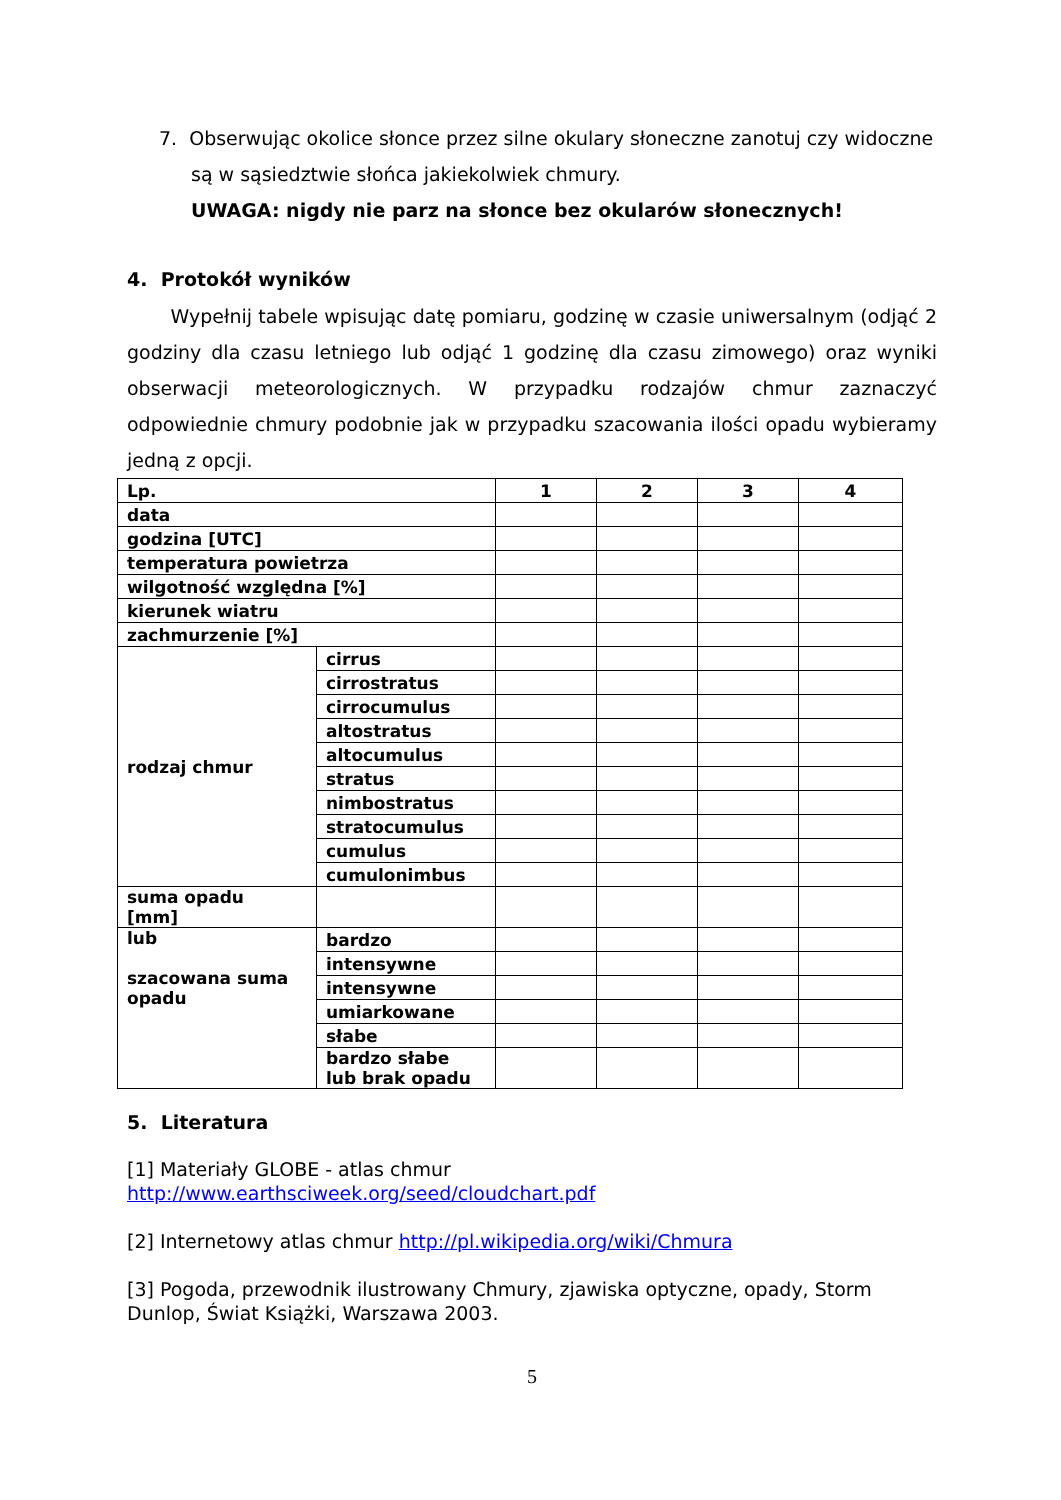7. Obserwując okolice słonce przez silne okulary słoneczne zanotuj czy widoczne są w sąsiedztwie słońca jakiekolwiek chmury.
UWAGA: nigdy nie parz na słonce bez okularów słonecznych!
4. Protokół wyników
Wypełnij tabele wpisując datę pomiaru, godzinę w czasie uniwersalnym (odjąć 2 godziny dla czasu letniego lub odjąć 1 godzinę dla czasu zimowego) oraz wyniki obserwacji meteorologicznych. W przypadku rodzajów chmur zaznaczyć odpowiednie chmury podobnie jak w przypadku szacowania ilości opadu wybieramy jedną z opcji.
| Lp. | | 1 | 2 | 3 | 4 |
| data | | | | | |
| godzina [UTC] | | | | | |
| temperatura powietrza | | | | | |
| wilgotność względna [%] | | | | | |
| kierunek wiatru | | | | | |
| zachmurzenie [%] | | | | | |
| rodzaj chmur | cirrus | | | | |
| | cirrostratus | | | | |
| | cirrocumulus | | | | |
| | altostratus | | | | |
| | altocumulus | | | | |
| | stratus | | | | |
| | nimbostratus | | | | |
| | stratocumulus | | | | |
| | cumulus | | | | |
| | cumulonimbus | | | | |
| suma opadu [mm] | | | | | |
| lub szacowana suma opadu | bardzo | | | | |
| | intensywne | | | | |
| | intensywne | | | | |
| | umiarkowane | | | | |
| | słabe | | | | |
| | bardzo słabe lub brak opadu | | | | |
5. Literatura
[1] Materiały GLOBE - atlas chmur
http://www.earthsciweek.org/seed/cloudchart.pdf
[2] Internetowy atlas chmur http://pl.wikipedia.org/wiki/Chmura
[3] Pogoda, przewodnik ilustrowany Chmury, zjawiska optyczne, opady, Storm Dunlop, Świat Książki, Warszawa 2003.
5